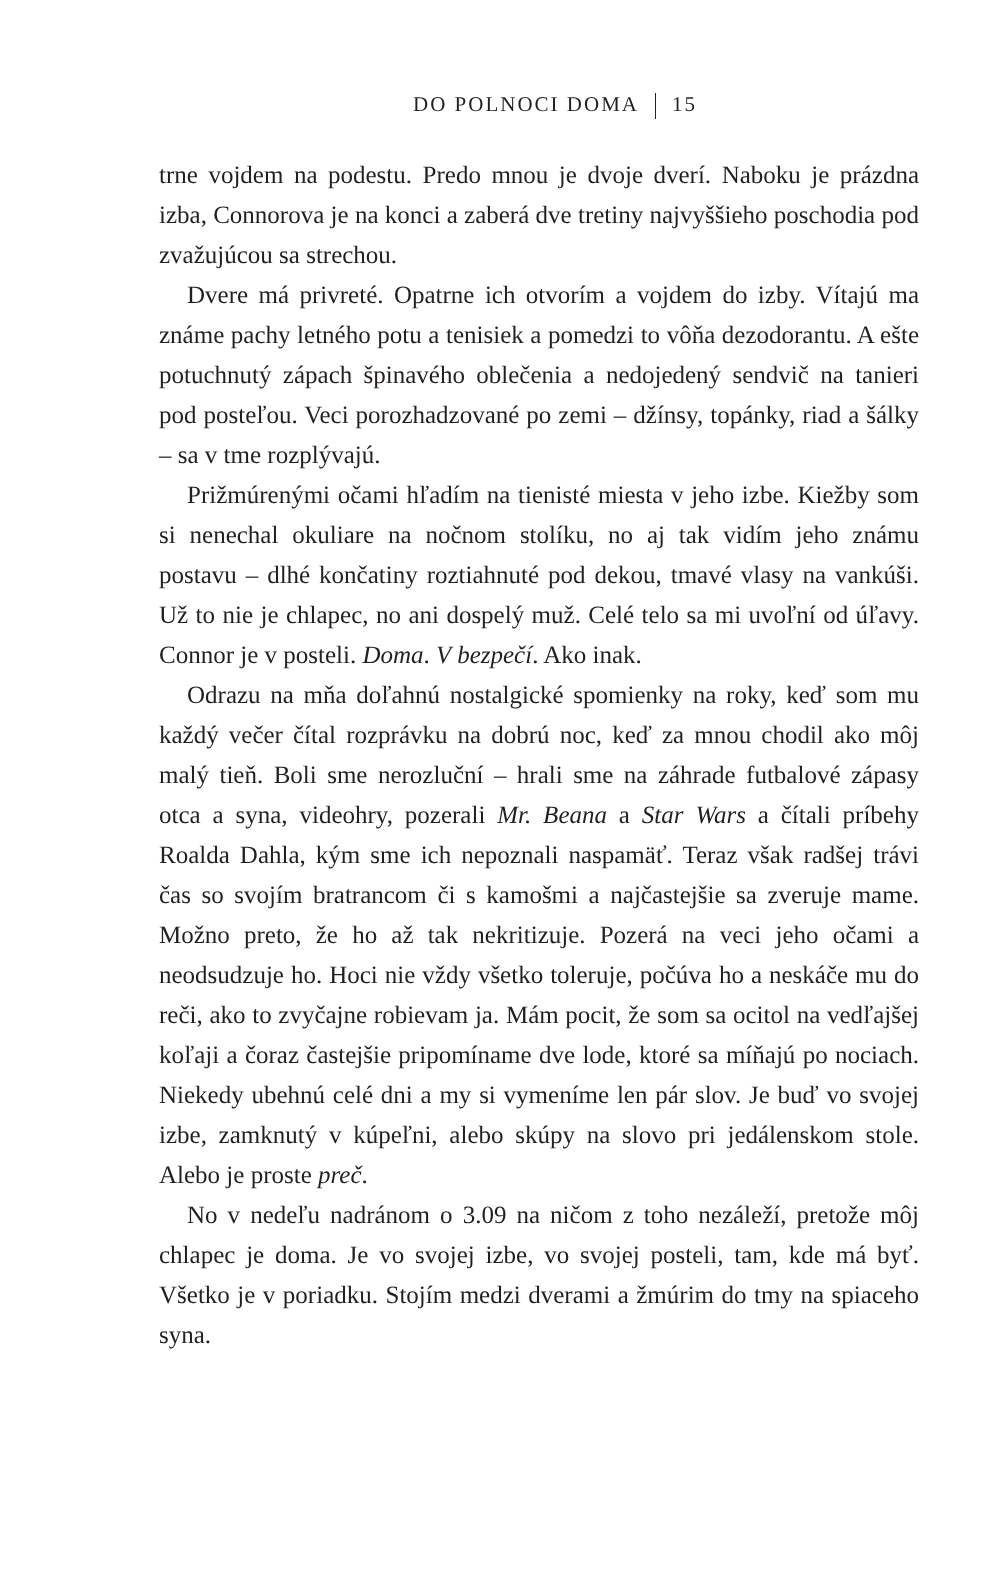DO POLNOCI DOMA 15
trne vojdem na podestu. Predo mnou je dvoje dverí. Naboku je prázdna izba, Connorova je na konci a zaberá dve tretiny najvyššieho poschodia pod zvažujúcou sa strechou.
Dvere má privreté. Opatrne ich otvorím a vojdem do izby. Vítajú ma známe pachy letného potu a tenisiek a pomedzi to vôňa dezodorantu. A ešte potuchnutý zápach špinavého oblečenia a nedojedený sendvič na tanieri pod posteľou. Veci porozhadzované po zemi – džínsy, topánky, riad a šálky – sa v tme rozplývajú.
Prižmúrenými očami hľadím na tienisté miesta v jeho izbe. Kiežby som si nenechal okuliare na nočnom stolíku, no aj tak vidím jeho známu postavu – dlhé končatiny roztiahnuté pod dekou, tmavé vlasy na vankúši. Už to nie je chlapec, no ani dospelý muž. Celé telo sa mi uvoľní od úľavy. Connor je v posteli. Doma. V bezpečí. Ako inak.
Odrazu na mňa doľahnú nostalgické spomienky na roky, keď som mu každý večer čítal rozprávku na dobrú noc, keď za mnou chodil ako môj malý tieň. Boli sme nerozluční – hrali sme na záhrade futbalové zápasy otca a syna, videohry, pozerali Mr. Beana a Star Wars a čítali príbehy Roalda Dahla, kým sme ich nepoznali naspamäť. Teraz však radšej trávi čas so svojím bratrancom či s kamošmi a najčastejšie sa zveruje mame. Možno preto, že ho až tak nekritizuje. Pozerá na veci jeho očami a neodsudzuje ho. Hoci nie vždy všetko toleruje, počúva ho a neskáče mu do reči, ako to zvyčajne robievam ja. Mám pocit, že som sa ocitol na vedľajšej koľaji a čoraz častejšie pripomíname dve lode, ktoré sa míňajú po nociach. Niekedy ubehnú celé dni a my si vymeníme len pár slov. Je buď vo svojej izbe, zamknutý v kúpeľni, alebo skúpy na slovo pri jedálenskom stole. Alebo je proste preč.
No v nedeľu nadránom o 3.09 na ničom z toho nezáleží, pretože môj chlapec je doma. Je vo svojej izbe, vo svojej posteli, tam, kde má byť. Všetko je v poriadku. Stojím medzi dverami a žmúrim do tmy na spiaceho syna.